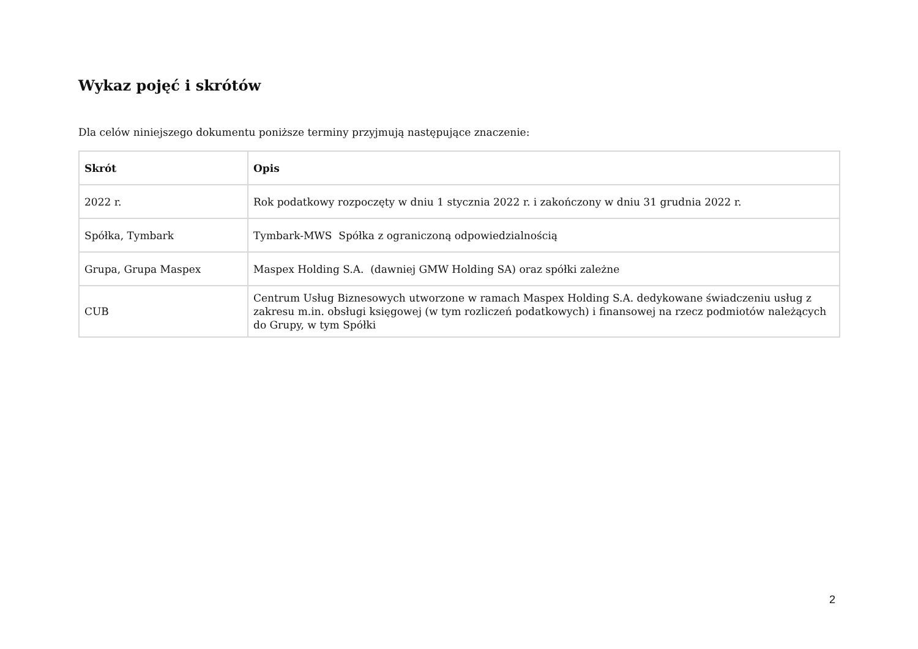Wykaz pojęć i skrótów
Dla celów niniejszego dokumentu poniższe terminy przyjmują następujące znaczenie:
| Skrót | Opis |
| --- | --- |
| 2022 r. | Rok podatkowy rozpoczęty w dniu 1 stycznia 2022 r. i zakończony w dniu 31 grudnia 2022 r. |
| Spółka, Tymbark | Tymbark-MWS Spółka z ograniczoną odpowiedzialnością |
| Grupa, Grupa Maspex | Maspex Holding S.A. (dawniej GMW Holding SA) oraz spółki zależne |
| CUB | Centrum Usług Biznesowych utworzone w ramach Maspex Holding S.A. dedykowane świadczeniu usług z zakresu m.in. obsługi księgowej (w tym rozliczeń podatkowych) i finansowej na rzecz podmiotów należących do Grupy, w tym Spółki |
2